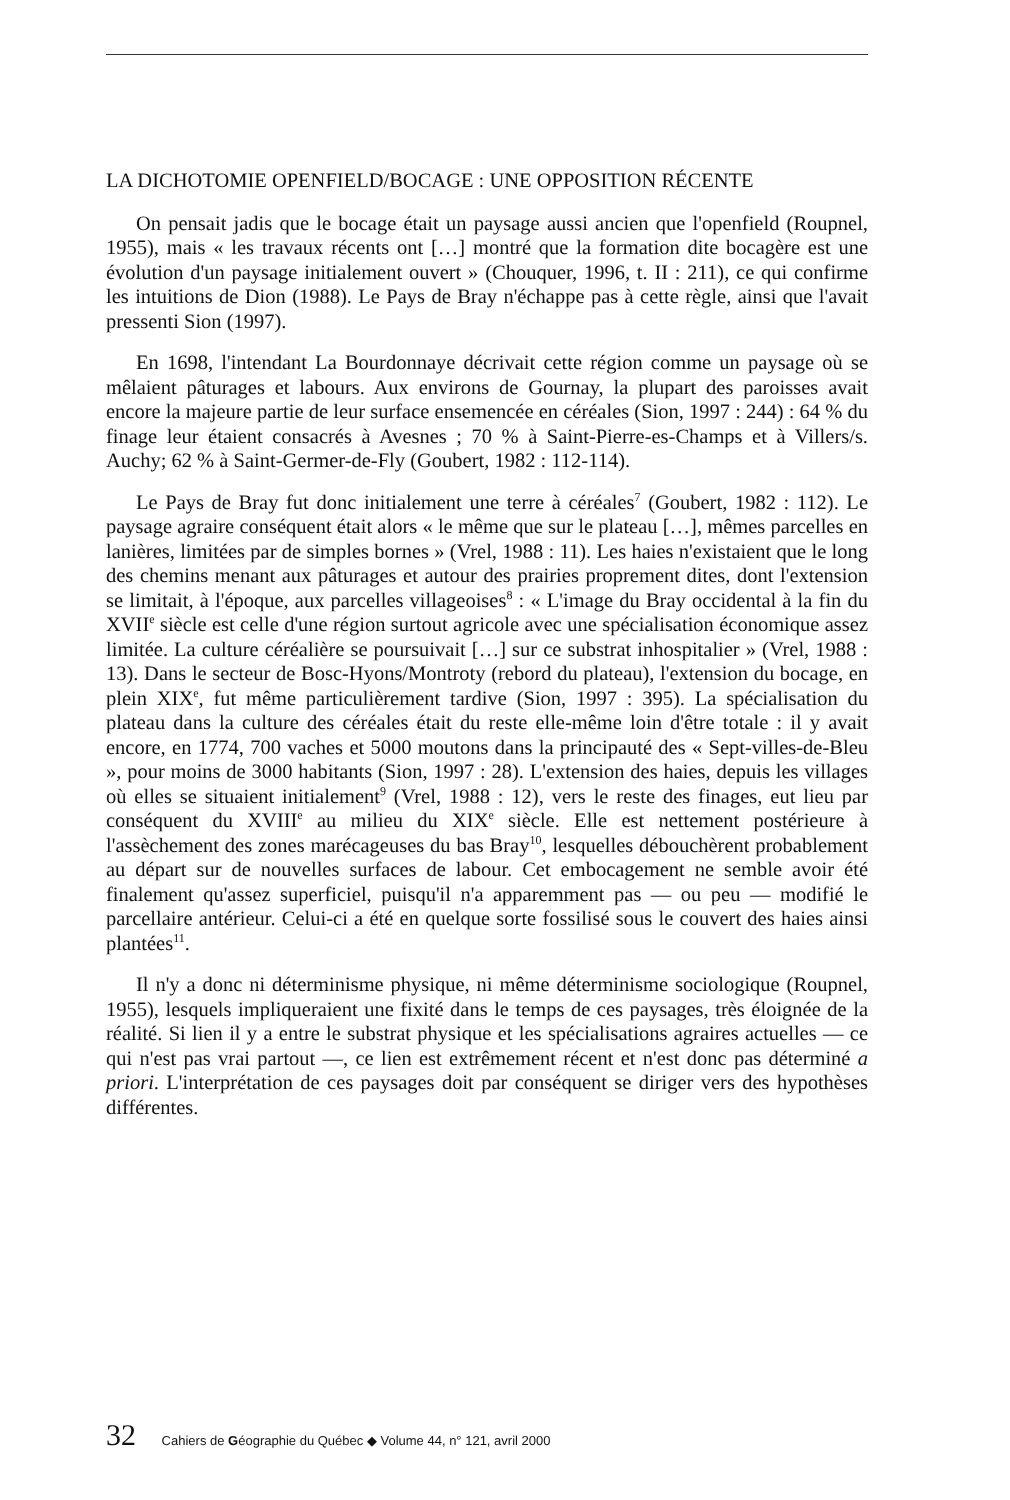LA DICHOTOMIE OPENFIELD/BOCAGE : UNE OPPOSITION RÉCENTE
On pensait jadis que le bocage était un paysage aussi ancien que l'openfield (Roupnel, 1955), mais « les travaux récents ont […] montré que la formation dite bocagère est une évolution d'un paysage initialement ouvert » (Chouquer, 1996, t. II : 211), ce qui confirme les intuitions de Dion (1988). Le Pays de Bray n'échappe pas à cette règle, ainsi que l'avait pressenti Sion (1997).
En 1698, l'intendant La Bourdonnaye décrivait cette région comme un paysage où se mêlaient pâturages et labours. Aux environs de Gournay, la plupart des paroisses avait encore la majeure partie de leur surface ensemencée en céréales (Sion, 1997 : 244) : 64 % du finage leur étaient consacrés à Avesnes ; 70 % à Saint-Pierre-es-Champs et à Villers/s. Auchy; 62 % à Saint-Germer-de-Fly (Goubert, 1982 : 112-114).
Le Pays de Bray fut donc initialement une terre à céréales<sup>7</sup> (Goubert, 1982 : 112). Le paysage agraire conséquent était alors « le même que sur le plateau […], mêmes parcelles en lanières, limitées par de simples bornes » (Vrel, 1988 : 11). Les haies n'existaient que le long des chemins menant aux pâturages et autour des prairies proprement dites, dont l'extension se limitait, à l'époque, aux parcelles villageoises<sup>8</sup> : « L'image du Bray occidental à la fin du XVII<sup>e</sup> siècle est celle d'une région surtout agricole avec une spécialisation économique assez limitée. La culture céréalière se poursuivait […] sur ce substrat inhospitalier » (Vrel, 1988 : 13). Dans le secteur de Bosc-Hyons/Montroty (rebord du plateau), l'extension du bocage, en plein XIX<sup>e</sup>, fut même particulièrement tardive (Sion, 1997 : 395). La spécialisation du plateau dans la culture des céréales était du reste elle-même loin d'être totale : il y avait encore, en 1774, 700 vaches et 5000 moutons dans la principauté des « Sept-villes-de-Bleu », pour moins de 3000 habitants (Sion, 1997 : 28). L'extension des haies, depuis les villages où elles se situaient initialement<sup>9</sup> (Vrel, 1988 : 12), vers le reste des finages, eut lieu par conséquent du XVIII<sup>e</sup> au milieu du XIX<sup>e</sup> siècle. Elle est nettement postérieure à l'assèchement des zones marécageuses du bas Bray<sup>10</sup>, lesquelles débouchèrent probablement au départ sur de nouvelles surfaces de labour. Cet embocagement ne semble avoir été finalement qu'assez superficiel, puisqu'il n'a apparemment pas — ou peu — modifié le parcellaire antérieur. Celui-ci a été en quelque sorte fossilisé sous le couvert des haies ainsi plantées<sup>11</sup>.
Il n'y a donc ni déterminisme physique, ni même déterminisme sociologique (Roupnel, 1955), lesquels impliqueraient une fixité dans le temps de ces paysages, très éloignée de la réalité. Si lien il y a entre le substrat physique et les spécialisations agraires actuelles — ce qui n'est pas vrai partout —, ce lien est extrêmement récent et n'est donc pas déterminé a priori. L'interprétation de ces paysages doit par conséquent se diriger vers des hypothèses différentes.
32 Cahiers de Géographie du Québec ◆ Volume 44, n° 121, avril 2000